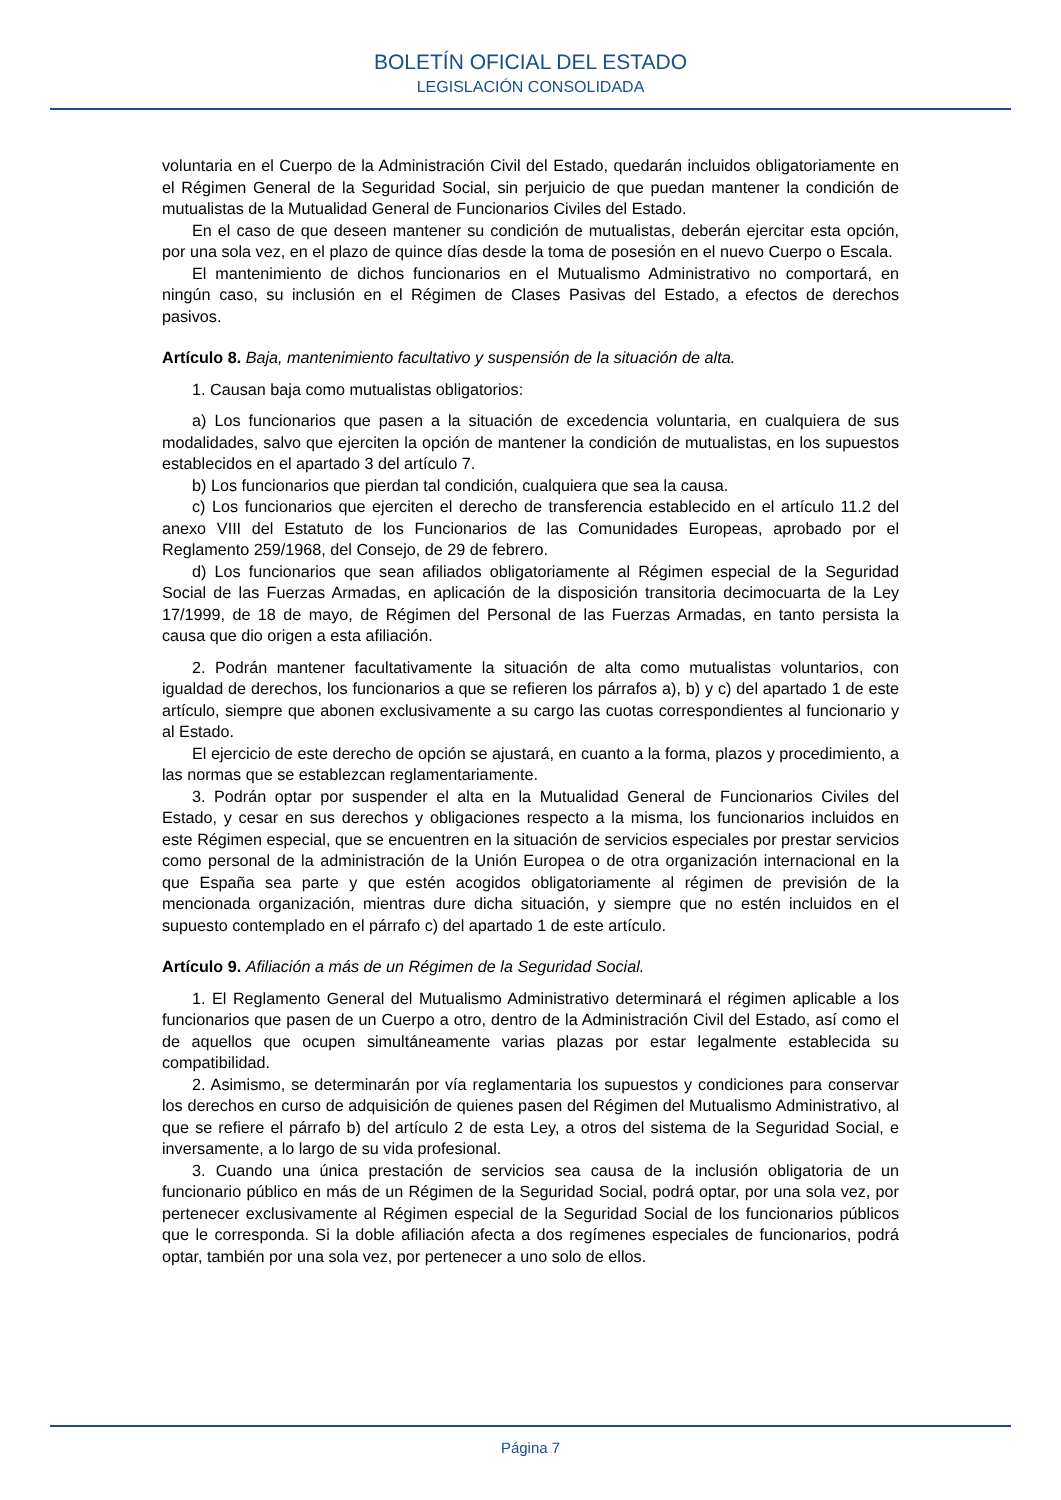BOLETÍN OFICIAL DEL ESTADO
LEGISLACIÓN CONSOLIDADA
voluntaria en el Cuerpo de la Administración Civil del Estado, quedarán incluidos obligatoriamente en el Régimen General de la Seguridad Social, sin perjuicio de que puedan mantener la condición de mutualistas de la Mutualidad General de Funcionarios Civiles del Estado.
En el caso de que deseen mantener su condición de mutualistas, deberán ejercitar esta opción, por una sola vez, en el plazo de quince días desde la toma de posesión en el nuevo Cuerpo o Escala.
El mantenimiento de dichos funcionarios en el Mutualismo Administrativo no comportará, en ningún caso, su inclusión en el Régimen de Clases Pasivas del Estado, a efectos de derechos pasivos.
Artículo 8. Baja, mantenimiento facultativo y suspensión de la situación de alta.
1. Causan baja como mutualistas obligatorios:
a) Los funcionarios que pasen a la situación de excedencia voluntaria, en cualquiera de sus modalidades, salvo que ejerciten la opción de mantener la condición de mutualistas, en los supuestos establecidos en el apartado 3 del artículo 7.
b) Los funcionarios que pierdan tal condición, cualquiera que sea la causa.
c) Los funcionarios que ejerciten el derecho de transferencia establecido en el artículo 11.2 del anexo VIII del Estatuto de los Funcionarios de las Comunidades Europeas, aprobado por el Reglamento 259/1968, del Consejo, de 29 de febrero.
d) Los funcionarios que sean afiliados obligatoriamente al Régimen especial de la Seguridad Social de las Fuerzas Armadas, en aplicación de la disposición transitoria decimocuarta de la Ley 17/1999, de 18 de mayo, de Régimen del Personal de las Fuerzas Armadas, en tanto persista la causa que dio origen a esta afiliación.
2. Podrán mantener facultativamente la situación de alta como mutualistas voluntarios, con igualdad de derechos, los funcionarios a que se refieren los párrafos a), b) y c) del apartado 1 de este artículo, siempre que abonen exclusivamente a su cargo las cuotas correspondientes al funcionario y al Estado.
El ejercicio de este derecho de opción se ajustará, en cuanto a la forma, plazos y procedimiento, a las normas que se establezcan reglamentariamente.
3. Podrán optar por suspender el alta en la Mutualidad General de Funcionarios Civiles del Estado, y cesar en sus derechos y obligaciones respecto a la misma, los funcionarios incluidos en este Régimen especial, que se encuentren en la situación de servicios especiales por prestar servicios como personal de la administración de la Unión Europea o de otra organización internacional en la que España sea parte y que estén acogidos obligatoriamente al régimen de previsión de la mencionada organización, mientras dure dicha situación, y siempre que no estén incluidos en el supuesto contemplado en el párrafo c) del apartado 1 de este artículo.
Artículo 9. Afiliación a más de un Régimen de la Seguridad Social.
1. El Reglamento General del Mutualismo Administrativo determinará el régimen aplicable a los funcionarios que pasen de un Cuerpo a otro, dentro de la Administración Civil del Estado, así como el de aquellos que ocupen simultáneamente varias plazas por estar legalmente establecida su compatibilidad.
2. Asimismo, se determinarán por vía reglamentaria los supuestos y condiciones para conservar los derechos en curso de adquisición de quienes pasen del Régimen del Mutualismo Administrativo, al que se refiere el párrafo b) del artículo 2 de esta Ley, a otros del sistema de la Seguridad Social, e inversamente, a lo largo de su vida profesional.
3. Cuando una única prestación de servicios sea causa de la inclusión obligatoria de un funcionario público en más de un Régimen de la Seguridad Social, podrá optar, por una sola vez, por pertenecer exclusivamente al Régimen especial de la Seguridad Social de los funcionarios públicos que le corresponda. Si la doble afiliación afecta a dos regímenes especiales de funcionarios, podrá optar, también por una sola vez, por pertenecer a uno solo de ellos.
Página 7